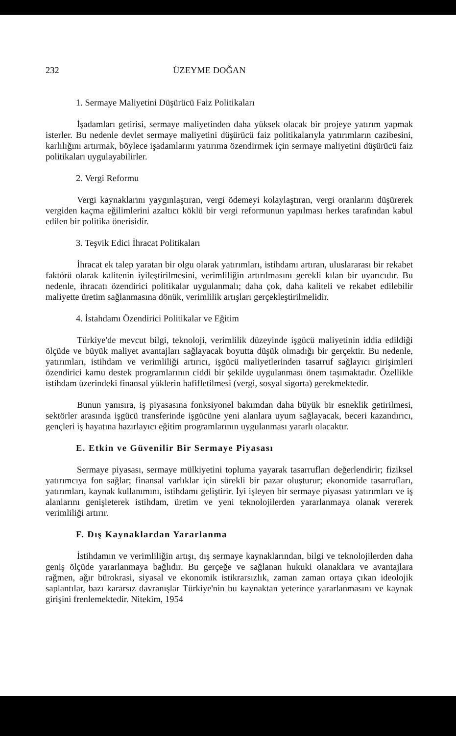232 ÜZEYME DOĞAN
1. Sermaye Maliyetini Düşürücü Faiz Politikaları
İşadamları getirisi, sermaye maliyetinden daha yüksek olacak bir projeye yatırım yapmak isterler. Bu nedenle devlet sermaye maliyetini düşürücü faiz politikalarıyla yatırımların cazibesini, karlılığını artırmak, böylece işadamlarını yatırıma özendirmek için sermaye maliyetini düşürücü faiz politikaları uygulayabilirler.
2. Vergi Reformu
Vergi kaynaklarını yaygınlaştıran, vergi ödemeyi kolaylaştıran, vergi oranlarını düşürerek vergiden kaçma eğilimlerini azaltıcı köklü bir vergi reformunun yapılması herkes tarafından kabul edilen bir politika önerisidir.
3. Teşvik Edici İhracat Politikaları
İhracat ek talep yaratan bir olgu olarak yatırımları, istihdamı artıran, uluslararası bir rekabet faktörü olarak kalitenin iyileştirilmesini, verimliliğin artırılmasını gerekli kılan bir uyarıcıdır. Bu nedenle, ihracatı özendirici politikalar uygulanmalı; daha çok, daha kaliteli ve rekabet edilebilir maliyette üretim sağlanmasına dönük, verimlilik artışları gerçekleştirilmelidir.
4. İstahdamı Özendirici Politikalar ve Eğitim
Türkiye'de mevcut bilgi, teknoloji, verimlilik düzeyinde işgücü maliyetinin iddia edildiği ölçüde ve büyük maliyet avantajları sağlayacak boyutta düşük olmadığı bir gerçektir. Bu nedenle, yatırımları, istihdam ve verimliliği artırıcı, işgücü maliyetlerinden tasarruf sağlayıcı girişimleri özendirici kamu destek programlarının ciddi bir şekilde uygulanması önem taşımaktadır. Özellikle istihdam üzerindeki finansal yüklerin hafifletilmesi (vergi, sosyal sigorta) gerekmektedir.
Bunun yanısıra, iş piyasasına fonksiyonel bakımdan daha büyük bir esneklik getirilmesi, sektörler arasında işgücü transferinde işgücüne yeni alanlara uyum sağlayacak, beceri kazandırıcı, gençleri iş hayatına hazırlayıcı eğitim programlarının uygulanması yararlı olacaktır.
E. Etkin ve Güvenilir Bir Sermaye Piyasası
Sermaye piyasası, sermaye mülkiyetini topluma yayarak tasarrufları değerlendirir; fiziksel yatırımcıya fon sağlar; finansal varlıklar için sürekli bir pazar oluşturur; ekonomide tasarrufları, yatırımları, kaynak kullanımını, istihdamı geliştirir. İyi işleyen bir sermaye piyasası yatırımları ve iş alanlarını genişleterek istihdam, üretim ve yeni teknolojilerden yararlanmaya olanak vererek verimliliği artırır.
F. Dış Kaynaklardan Yararlanma
İstihdamın ve verimliliğin artışı, dış sermaye kaynaklarından, bilgi ve teknolojilerden daha geniş ölçüde yararlanmaya bağlıdır. Bu gerçeğe ve sağlanan hukuki olanaklara ve avantajlara rağmen, ağır bürokrasi, siyasal ve ekonomik istikrarsızlık, zaman zaman ortaya çıkan ideolojik saplantılar, bazı kararsız davranışlar Türkiye'nin bu kaynaktan yeterince yararlanmasını ve kaynak girişini frenlemektedir. Nitekim, 1954